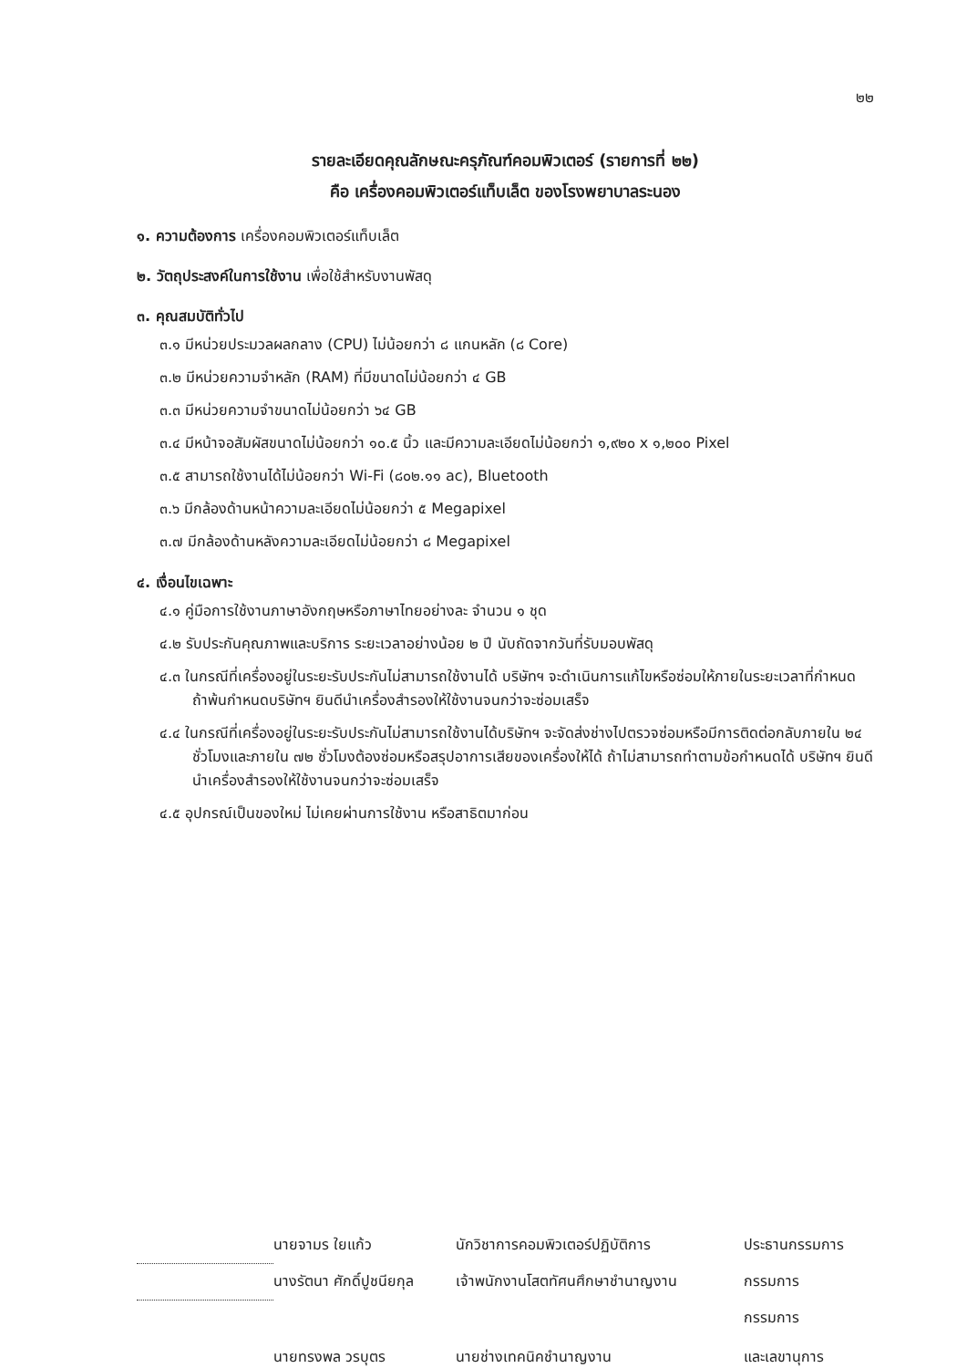๒๒
รายละเอียดคุณลักษณะครุภัณฑ์คอมพิวเตอร์ (รายการที่ ๒๒)
คือ เครื่องคอมพิวเตอร์แท็บเล็ต ของโรงพยาบาลระนอง
๑. ความต้องการ เครื่องคอมพิวเตอร์แท็บเล็ต
๒. วัตถุประสงค์ในการใช้งาน เพื่อใช้สำหรับงานพัสดุ
๓. คุณสมบัติทั่วไป
๓.๑ มีหน่วยประมวลผลกลาง (CPU) ไม่น้อยกว่า ๘ แกนหลัก (๘ Core)
๓.๒ มีหน่วยความจำหลัก (RAM) ที่มีขนาดไม่น้อยกว่า ๔ GB
๓.๓ มีหน่วยความจำขนาดไม่น้อยกว่า ๖๔ GB
๓.๔ มีหน้าจอสัมผัสขนาดไม่น้อยกว่า ๑๐.๕ นิ้ว และมีความละเอียดไม่น้อยกว่า ๑,๙๒๐ x ๑,๒๐๐ Pixel
๓.๕ สามารถใช้งานได้ไม่น้อยกว่า Wi-Fi (๘๐๒.๑๑ ac), Bluetooth
๓.๖ มีกล้องด้านหน้าความละเอียดไม่น้อยกว่า ๕ Megapixel
๓.๗ มีกล้องด้านหลังความละเอียดไม่น้อยกว่า ๘ Megapixel
๔. เงื่อนไขเฉพาะ
๔.๑ คู่มือการใช้งานภาษาอังกฤษหรือภาษาไทยอย่างละ จำนวน ๑ ชุด
๔.๒ รับประกันคุณภาพและบริการ ระยะเวลาอย่างน้อย ๒ ปี นับถัดจากวันที่รับมอบพัสดุ
๔.๓ ในกรณีที่เครื่องอยู่ในระยะรับประกันไม่สามารถใช้งานได้ บริษัทฯ จะดำเนินการแก้ไขหรือซ่อมให้ภายในระยะเวลาที่กำหนด ถ้าพ้นกำหนดบริษัทฯ ยินดีนำเครื่องสำรองให้ใช้งานจนกว่าจะซ่อมเสร็จ
๔.๔ ในกรณีที่เครื่องอยู่ในระยะรับประกันไม่สามารถใช้งานได้บริษัทฯ จะจัดส่งช่างไปตรวจซ่อมหรือมีการติดต่อกลับภายใน ๒๔ ชั่วโมงและภายใน ๗๒ ชั่วโมงต้องซ่อมหรือสรุปอาการเสียของเครื่องให้ได้ ถ้าไม่สามารถทำตามข้อกำหนดได้ บริษัทฯ ยินดีนำเครื่องสำรองให้ใช้งานจนกว่าจะซ่อมเสร็จ
๔.๕ อุปกรณ์เป็นของใหม่ ไม่เคยผ่านการใช้งาน หรือสาธิตมาก่อน
| | นายจามร ใยแก้ว | นักวิชาการคอมพิวเตอร์ปฏิบัติการ | ประธานกรรมการ |
| | นางรัตนา ศักดิ์ปูชนียกุล | เจ้าพนักงานโสตทัศนศึกษาชำนาญงาน | กรรมการ |
| | นายทรงพล วรบุตร | นายช่างเทคนิคชำนาญงาน | กรรมการ และเลขานุการ |